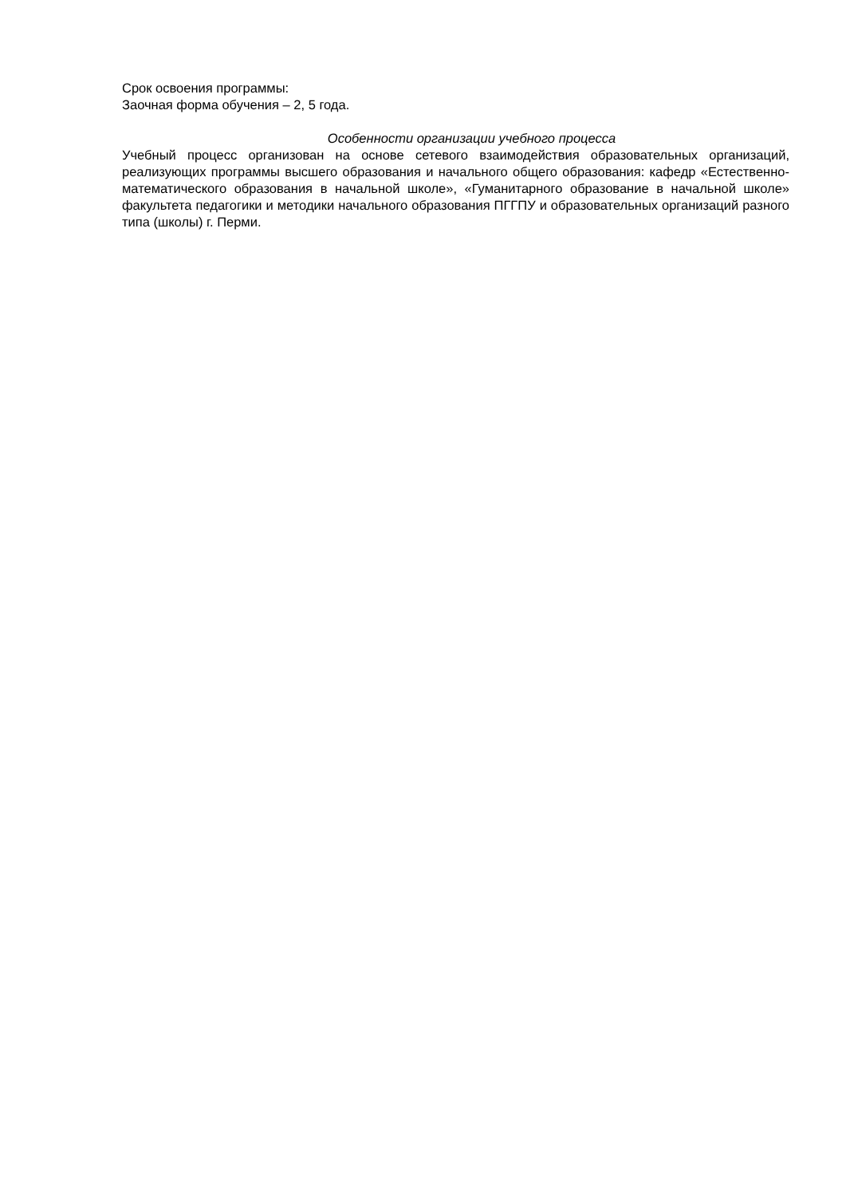Срок освоения программы:
Заочная форма обучения – 2, 5 года.
Особенности организации учебного процесса
Учебный процесс организован на основе сетевого взаимодействия образовательных организаций, реализующих программы высшего образования и начального общего образования: кафедр «Естественно-математического образования в начальной школе», «Гуманитарного образование в начальной школе» факультета педагогики и методики начального образования ПГГПУ и образовательных организаций разного типа (школы) г. Перми.